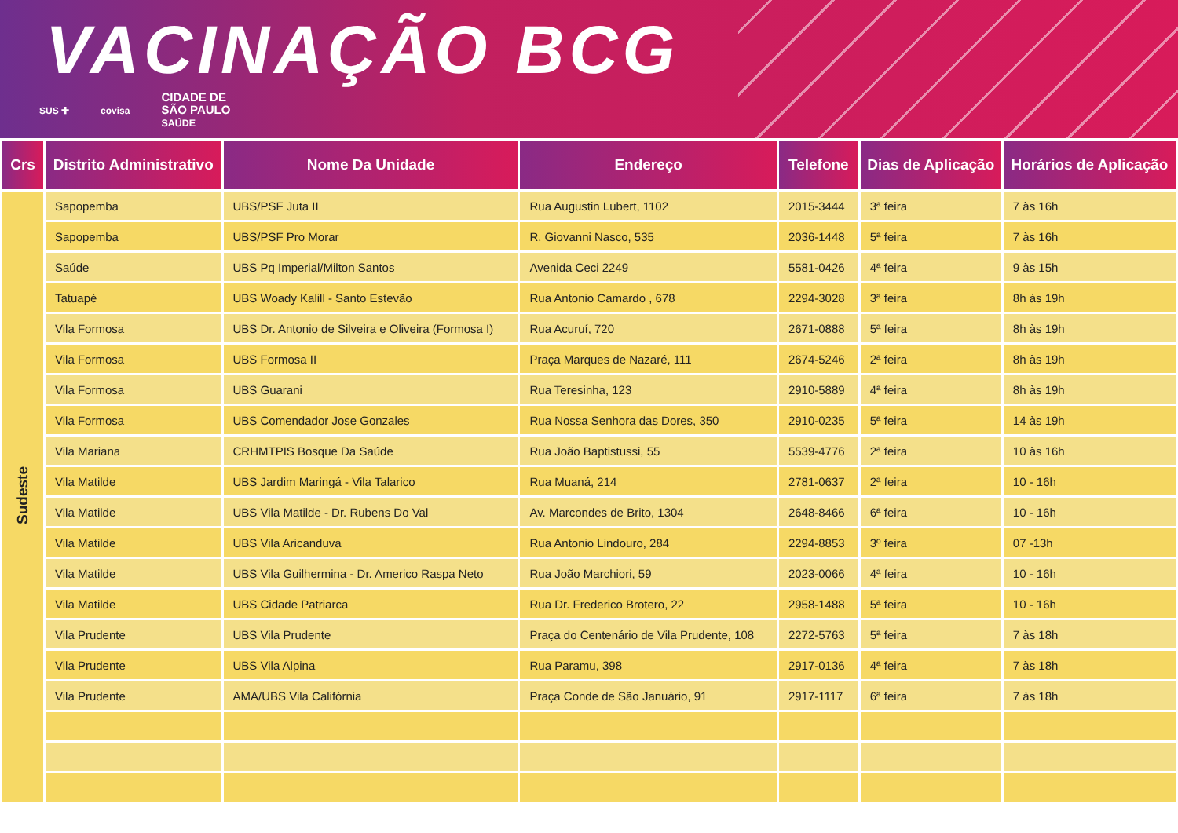VACINAÇÃO BCG
SUS ✚ covisa CIDADE DE
SÃO PAULO
SAÚDE
| Crs | Distrito Administrativo | Nome Da Unidade | Endereço | Telefone | Dias de Aplicação | Horários de Aplicação |
| --- | --- | --- | --- | --- | --- | --- |
| Sudeste | Sapopemba | UBS/PSF Juta II | Rua Augustin Lubert, 1102 | 2015-3444 | 3ª feira | 7 às 16h |
| | Sapopemba | UBS/PSF Pro Morar | R. Giovanni Nasco, 535 | 2036-1448 | 5ª feira | 7 às 16h |
| | Saúde | UBS Pq Imperial/Milton Santos | Avenida Ceci 2249 | 5581-0426 | 4ª feira | 9 às 15h |
| | Tatuapé | UBS Woady Kalill - Santo Estevão | Rua Antonio Camardo , 678 | 2294-3028 | 3ª feira | 8h às 19h |
| | Vila Formosa | UBS Dr. Antonio de Silveira e Oliveira (Formosa I) | Rua Acuruí, 720 | 2671-0888 | 5ª feira | 8h às 19h |
| | Vila Formosa | UBS Formosa II | Praça Marques de Nazaré, 111 | 2674-5246 | 2ª feira | 8h às 19h |
| | Vila Formosa | UBS Guarani | Rua Teresinha, 123 | 2910-5889 | 4ª feira | 8h às 19h |
| | Vila Formosa | UBS Comendador Jose Gonzales | Rua Nossa Senhora das Dores, 350 | 2910-0235 | 5ª feira | 14 às 19h |
| | Vila Mariana | CRHMTPIS Bosque Da Saúde | Rua João Baptistussi, 55 | 5539-4776 | 2ª feira | 10 às 16h |
| | Vila Matilde | UBS Jardim Maringá - Vila Talarico | Rua Muaná, 214 | 2781-0637 | 2ª feira | 10 - 16h |
| | Vila Matilde | UBS Vila Matilde - Dr. Rubens Do Val | Av. Marcondes de Brito, 1304 | 2648-8466 | 6ª feira | 10 - 16h |
| | Vila Matilde | UBS Vila Aricanduva | Rua Antonio Lindouro, 284 | 2294-8853 | 3º feira | 07 -13h |
| | Vila Matilde | UBS Vila Guilhermina - Dr. Americo Raspa Neto | Rua João Marchiori, 59 | 2023-0066 | 4ª feira | 10 - 16h |
| | Vila Matilde | UBS Cidade Patriarca | Rua Dr. Frederico Brotero, 22 | 2958-1488 | 5ª feira | 10 - 16h |
| | Vila Prudente | UBS Vila Prudente | Praça do Centenário de Vila Prudente, 108 | 2272-5763 | 5ª feira | 7 às 18h |
| | Vila Prudente | UBS Vila Alpina | Rua Paramu, 398 | 2917-0136 | 4ª feira | 7 às 18h |
| | Vila Prudente | AMA/UBS Vila Califórnia | Praça Conde de São Januário, 91 | 2917-1117 | 6ª feira | 7 às 18h |